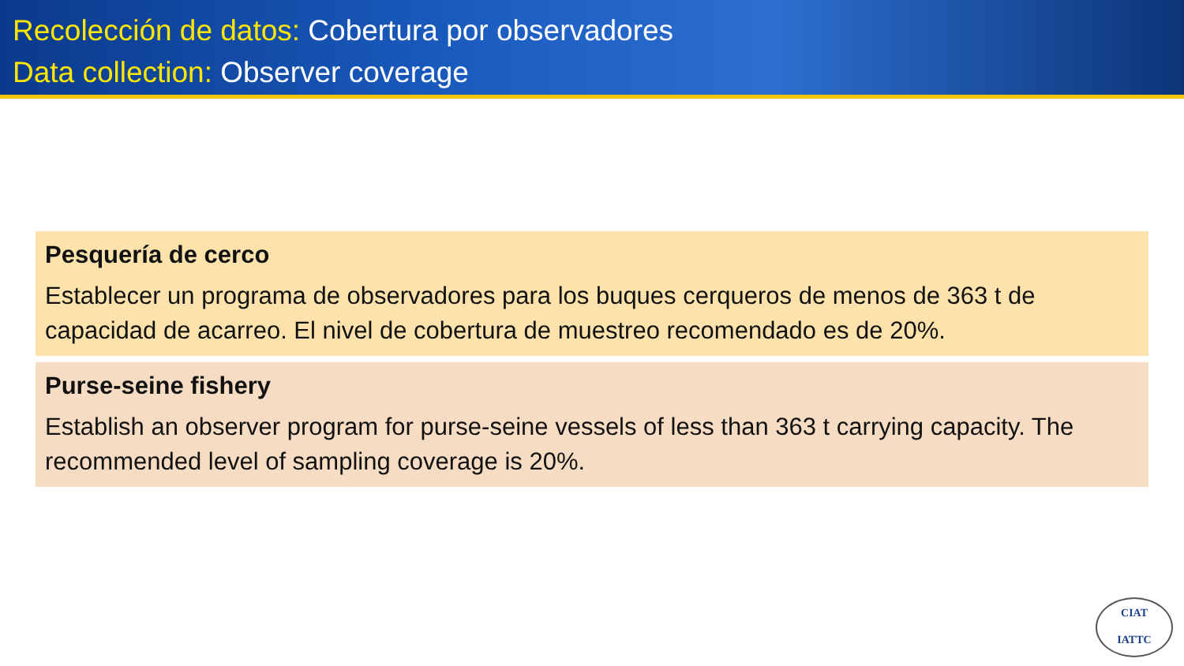Recolección de datos: Cobertura por observadores
Data collection: Observer coverage
Pesquería de cerco
Establecer un programa de observadores para los buques cerqueros de menos de 363 t de capacidad de acarreo. El nivel de cobertura de muestreo recomendado es de 20%.
Purse-seine fishery
Establish an observer program for purse-seine vessels of less than 363 t carrying capacity. The recommended level of sampling coverage is 20%.
CIAT
IATTC